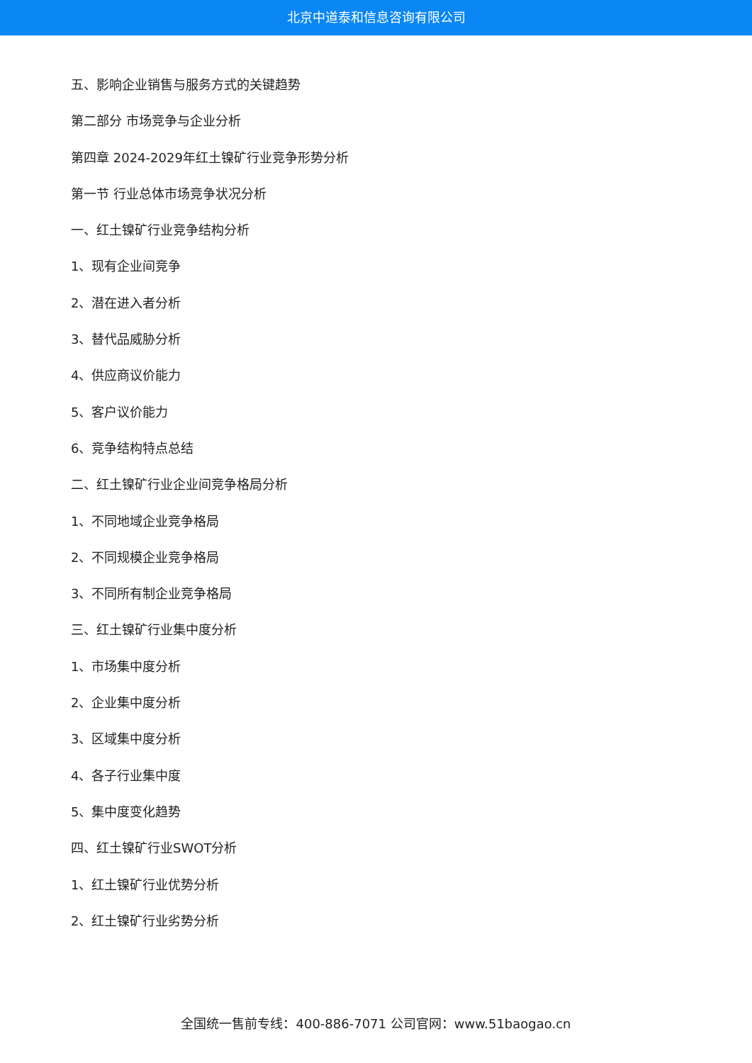北京中道泰和信息咨询有限公司
五、影响企业销售与服务方式的关键趋势
第二部分 市场竞争与企业分析
第四章 2024-2029年红土镍矿行业竞争形势分析
第一节 行业总体市场竞争状况分析
一、红土镍矿行业竞争结构分析
1、现有企业间竞争
2、潜在进入者分析
3、替代品威胁分析
4、供应商议价能力
5、客户议价能力
6、竞争结构特点总结
二、红土镍矿行业企业间竞争格局分析
1、不同地域企业竞争格局
2、不同规模企业竞争格局
3、不同所有制企业竞争格局
三、红土镍矿行业集中度分析
1、市场集中度分析
2、企业集中度分析
3、区域集中度分析
4、各子行业集中度
5、集中度变化趋势
四、红土镍矿行业SWOT分析
1、红土镍矿行业优势分析
2、红土镍矿行业劣势分析
全国统一售前专线：400-886-7071 公司官网：www.51baogao.cn